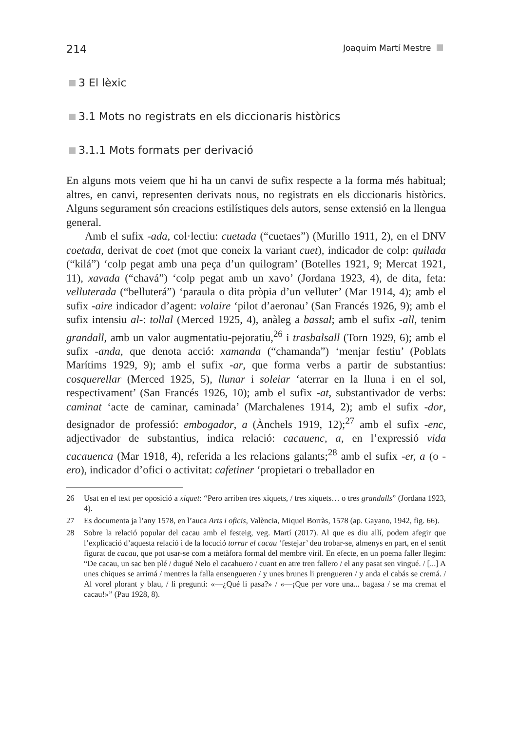214 Joaquim Martí Mestre
3 El lèxic
3.1 Mots no registrats en els diccionaris històrics
3.1.1 Mots formats per derivació
En alguns mots veiem que hi ha un canvi de sufix respecte a la forma més habitual; altres, en canvi, representen derivats nous, no registrats en els diccionaris històrics. Alguns segurament són creacions estilístiques dels autors, sense extensió en la llengua general.
Amb el sufix -ada, col·lectiu: cuetada (“cuetaes”) (Murillo 1911, 2), en el DNV coetada, derivat de coet (mot que coneix la variant cuet), indicador de colp: quilada (“kilá”) ‘colp pegat amb una peça d’un quilogram’ (Botelles 1921, 9; Mercat 1921, 11), xavada (“chavá”) ‘colp pegat amb un xavo’ (Jordana 1923, 4), de dita, feta: velluterada (“belluterá”) ‘paraula o dita pròpia d’un velluter’ (Mar 1914, 4); amb el sufix -aire indicador d’agent: volaire ‘pilot d’aeronau’ (San Francés 1926, 9); amb el sufix intensiu al-: tollal (Merced 1925, 4), anàleg a bassal; amb el sufix -all, tenim grandall, amb un valor augmentatiu-pejoratiu,<sup>26</sup> i trasbalsall (Torn 1929, 6); amb el sufix -anda, que denota acció: xamanda (“chamanda”) ‘menjar festiu’ (Poblats Marítims 1929, 9); amb el sufix -ar, que forma verbs a partir de substantius: cosquerellar (Merced 1925, 5), llunar i soleiar ‘aterrar en la lluna i en el sol, respectivament’ (San Francés 1926, 10); amb el sufix -at, substantivador de verbs: caminat ‘acte de caminar, caminada’ (Marchalenes 1914, 2); amb el sufix -dor, designador de professió: embogador, a (Ànchels 1919, 12);<sup>27</sup> amb el sufix -enc, adjectivador de substantius, indica relació: cacauenc, a, en l’expressió vida cacauenca (Mar 1918, 4), referida a les relacions galants;<sup>28</sup> amb el sufix -er, a (o -ero), indicador d’ofici o activitat: cafetiner ‘propietari o treballador en
26 Usat en el text per oposició a xiquet: “Pero arriben tres xiquets, / tres xiquets… o tres grandalls” (Jordana 1923, 4).
27 Es documenta ja l’any 1578, en l’auca Arts i oficis, València, Miquel Borràs, 1578 (ap. Gayano, 1942, fig. 66).
28 Sobre la relació popular del cacau amb el festeig, veg. Martí (2017). Al que es diu allí, podem afegir que l’explicació d’aquesta relació i de la locució torrar el cacau ‘festejar’ deu trobar-se, almenys en part, en el sentit figurat de cacau, que pot usar-se com a metàfora formal del membre viril. En efecte, en un poema faller llegim: “De cacau, un sac ben plé / dugué Nelo el cacahuero / cuant en atre tren fallero / el any pasat sen vingué. / [...] A unes chiques se arrimá / mentres la falla ensengueren / y unes brunes li prengueren / y anda el cabás se cremá. / Al vorel plorant y blau, / li preguntí: «—¿Qué li pasa?» / «—¡Que per vore una... bagasa / se ma cremat el cacau!»” (Pau 1928, 8).